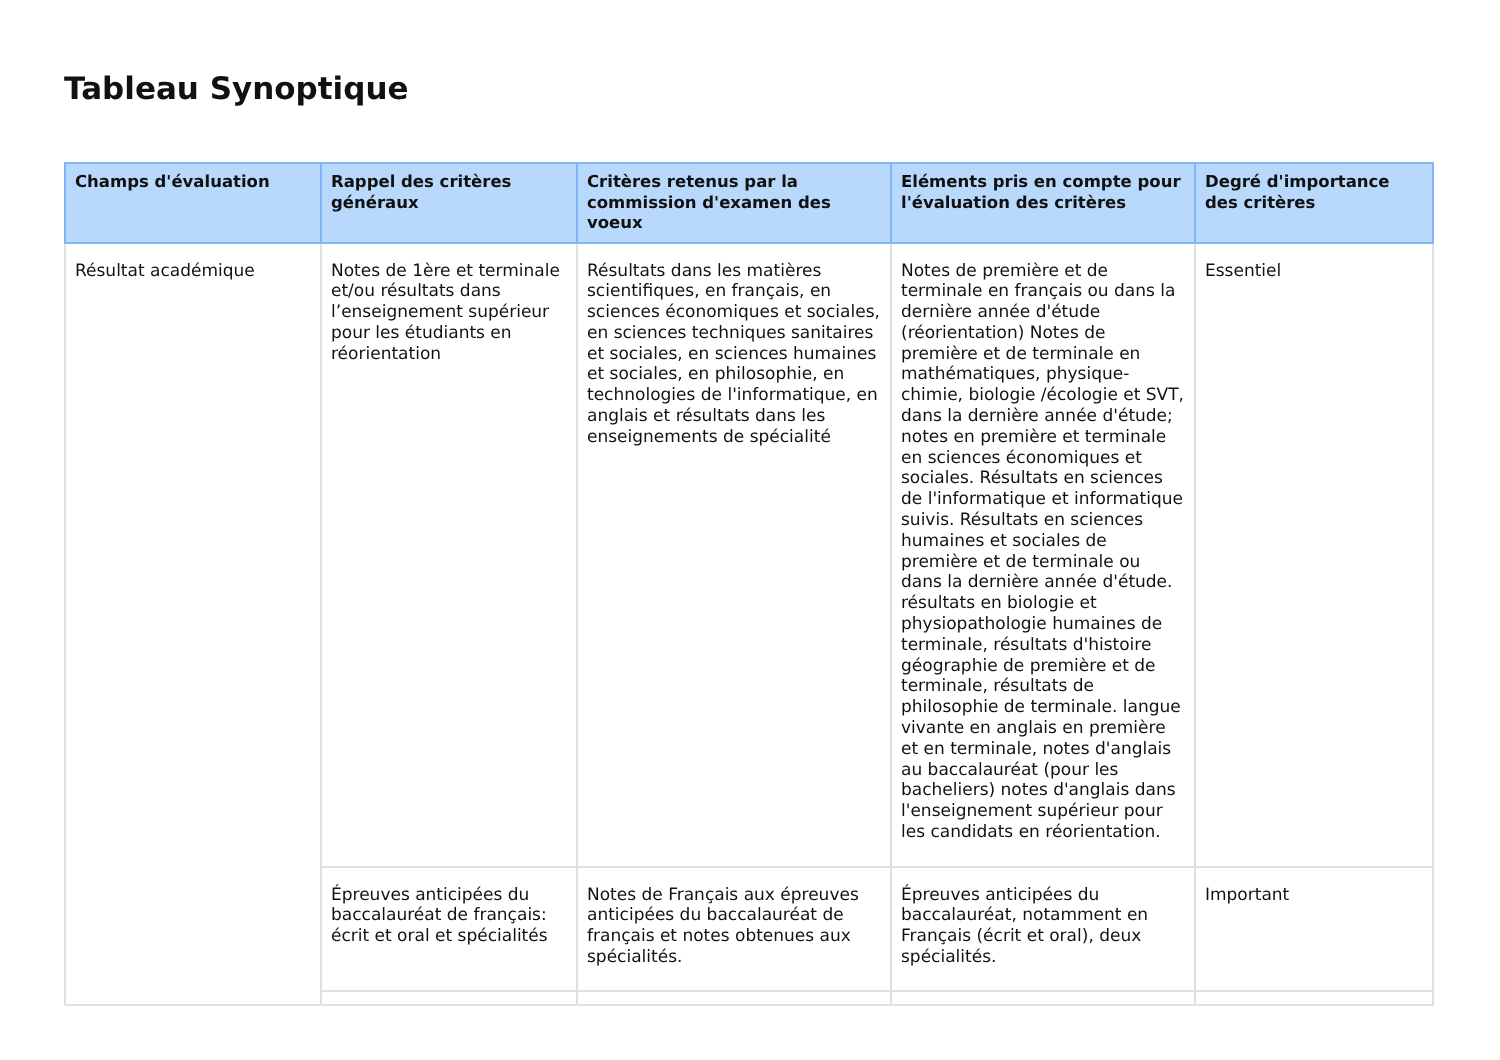Tableau Synoptique
| Champs d'évaluation | Rappel des critères généraux | Critères retenus par la commission d'examen des voeux | Eléments pris en compte pour l'évaluation des critères | Degré d'importance des critères |
| --- | --- | --- | --- | --- |
| Résultat académique | Notes de 1ère et terminale et/ou résultats dans l’enseignement supérieur pour les étudiants en réorientation | Résultats dans les matières scientifiques, en français, en sciences économiques et sociales, en sciences techniques sanitaires et sociales, en sciences humaines et sociales, en philosophie, en technologies de l'informatique, en anglais et résultats dans les enseignements de spécialité | Notes de première et de terminale en français ou dans la dernière année d'étude (réorientation) Notes de première et de terminale en mathématiques, physique-chimie, biologie /écologie et SVT, dans la dernière année d'étude; notes en première et terminale en sciences économiques et sociales. Résultats en sciences de l'informatique et informatique suivis. Résultats en sciences humaines et sociales de première et de terminale ou dans la dernière année d'étude. résultats en biologie et physiopathologie humaines de terminale, résultats d'histoire géographie de première et de terminale, résultats de philosophie de terminale. langue vivante en anglais en première et en terminale, notes d'anglais au baccalauréat (pour les bacheliers) notes d'anglais dans l'enseignement supérieur pour les candidats en réorientation. | Essentiel |
| | Épreuves anticipées du baccalauréat de français: écrit et oral et spécialités | Notes de Français aux épreuves anticipées du baccalauréat de français et notes obtenues aux spécialités. | Épreuves anticipées du baccalauréat, notamment en Français (écrit et oral), deux spécialités. | Important |